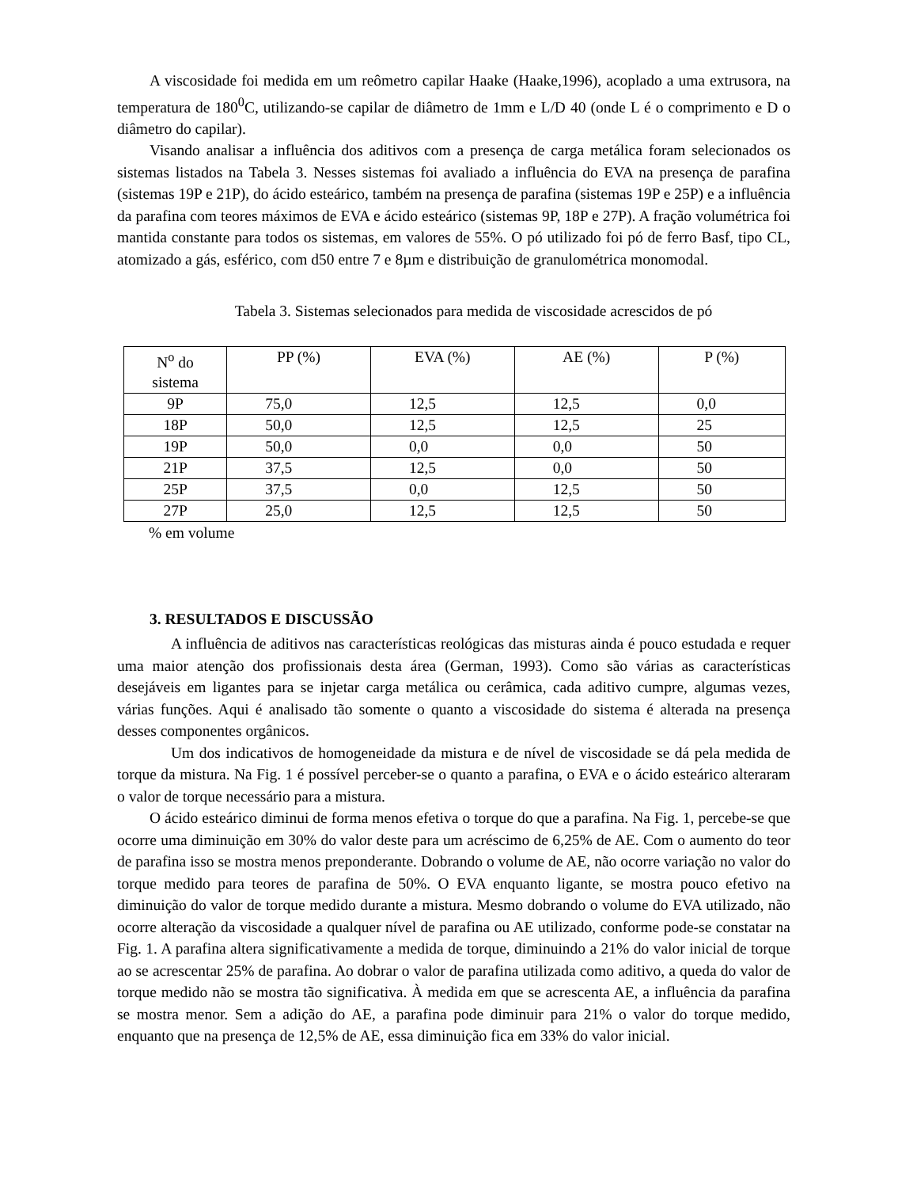A viscosidade foi medida em um reômetro capilar Haake (Haake,1996), acoplado a uma extrusora, na temperatura de 180<sup>0</sup>C, utilizando-se capilar de diâmetro de 1mm e L/D 40 (onde L é o comprimento e D o diâmetro do capilar).
Visando analisar a influência dos aditivos com a presença de carga metálica foram selecionados os sistemas listados na Tabela 3. Nesses sistemas foi avaliado a influência do EVA na presença de parafina (sistemas 19P e 21P), do ácido esteárico, também na presença de parafina (sistemas 19P e 25P) e a influência da parafina com teores máximos de EVA e ácido esteárico (sistemas 9P, 18P e 27P). A fração volumétrica foi mantida constante para todos os sistemas, em valores de 55%. O pó utilizado foi pó de ferro Basf, tipo CL, atomizado a gás, esférico, com d50 entre 7 e 8µm e distribuição de granulométrica monomodal.
Tabela 3. Sistemas selecionados para medida de viscosidade acrescidos de pó
| N<sup>o</sup> do sistema | PP (%) | EVA (%) | AE (%) | P (%) |
| 9P | 75,0 | 12,5 | 12,5 | 0,0 |
| 18P | 50,0 | 12,5 | 12,5 | 25 |
| 19P | 50,0 | 0,0 | 0,0 | 50 |
| 21P | 37,5 | 12,5 | 0,0 | 50 |
| 25P | 37,5 | 0,0 | 12,5 | 50 |
| 27P | 25,0 | 12,5 | 12,5 | 50 |
% em volume
3. RESULTADOS E DISCUSSÃO
A influência de aditivos nas características reológicas das misturas ainda é pouco estudada e requer uma maior atenção dos profissionais desta área (German, 1993). Como são várias as características desejáveis em ligantes para se injetar carga metálica ou cerâmica, cada aditivo cumpre, algumas vezes, várias funções. Aqui é analisado tão somente o quanto a viscosidade do sistema é alterada na presença desses componentes orgânicos.
Um dos indicativos de homogeneidade da mistura e de nível de viscosidade se dá pela medida de torque da mistura. Na Fig. 1 é possível perceber-se o quanto a parafina, o EVA e o ácido esteárico alteraram o valor de torque necessário para a mistura.
O ácido esteárico diminui de forma menos efetiva o torque do que a parafina. Na Fig. 1, percebe-se que ocorre uma diminuição em 30% do valor deste para um acréscimo de 6,25% de AE. Com o aumento do teor de parafina isso se mostra menos preponderante. Dobrando o volume de AE, não ocorre variação no valor do torque medido para teores de parafina de 50%. O EVA enquanto ligante, se mostra pouco efetivo na diminuição do valor de torque medido durante a mistura. Mesmo dobrando o volume do EVA utilizado, não ocorre alteração da viscosidade a qualquer nível de parafina ou AE utilizado, conforme pode-se constatar na Fig. 1. A parafina altera significativamente a medida de torque, diminuindo a 21% do valor inicial de torque ao se acrescentar 25% de parafina. Ao dobrar o valor de parafina utilizada como aditivo, a queda do valor de torque medido não se mostra tão significativa. À medida em que se acrescenta AE, a influência da parafina se mostra menor. Sem a adição do AE, a parafina pode diminuir para 21% o valor do torque medido, enquanto que na presença de 12,5% de AE, essa diminuição fica em 33% do valor inicial.